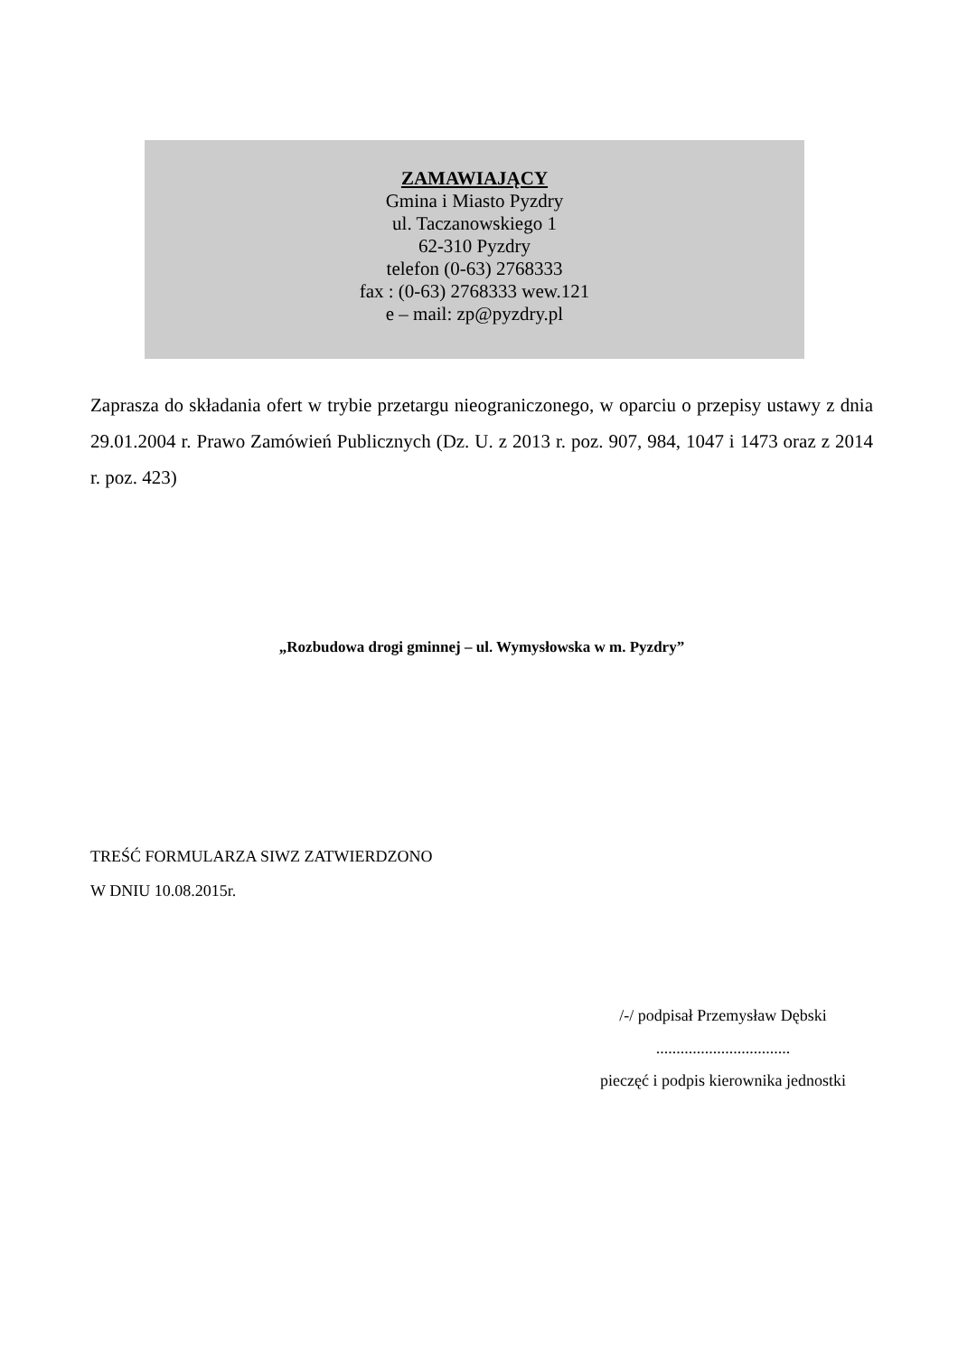ZAMAWIAJĄCY
Gmina i Miasto Pyzdry
ul. Taczanowskiego 1
62-310 Pyzdry
telefon (0-63) 2768333
fax : (0-63) 2768333 wew.121
e – mail: zp@pyzdry.pl
Zaprasza do składania ofert w trybie przetargu nieograniczonego, w oparciu o przepisy ustawy z dnia 29.01.2004 r. Prawo Zamówień Publicznych (Dz. U. z 2013 r. poz. 907, 984, 1047 i 1473 oraz z 2014 r. poz. 423)
„Rozbudowa drogi gminnej – ul. Wymysłowska w m. Pyzdry”
TREŚĆ FORMULARZA SIWZ ZATWIERDZONO
W DNIU 10.08.2015r.
/-/ podpisał Przemysław Dębski
.................................
pieczęć i podpis kierownika jednostki